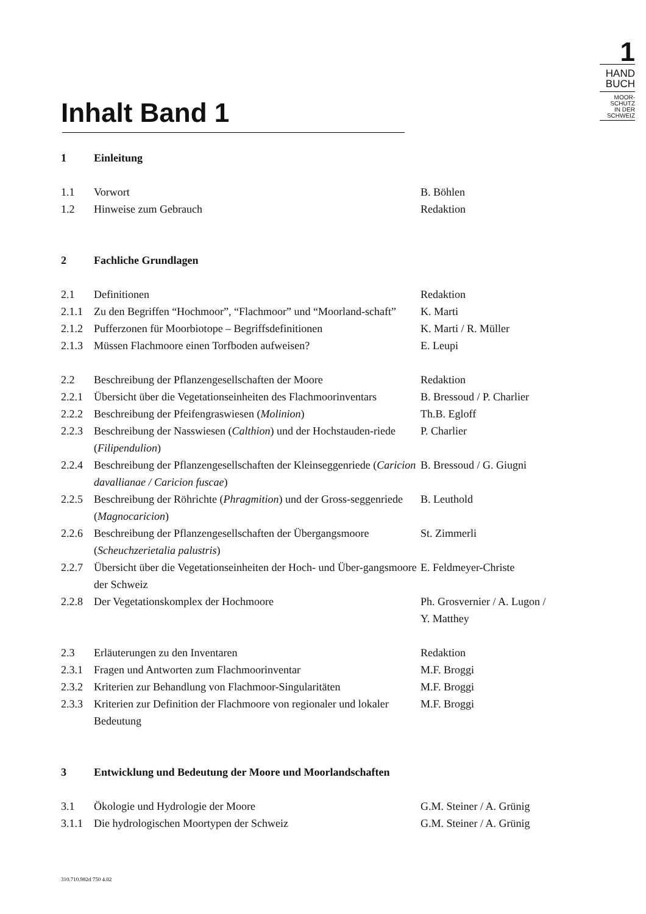1
HAND
BUCH
MOOR-
SCHUTZ
IN DER
SCHWEIZ
Inhalt Band 1
1 Einleitung
1.1 Vorwort B. Böhlen
1.2 Hinweise zum Gebrauch Redaktion
2 Fachliche Grundlagen
2.1 Definitionen Redaktion
2.1.1 Zu den Begriffen “Hochmoor”, “Flachmoor” und “Moorland-schaft”
K. Marti
2.1.2 Pufferzonen für Moorbiotope – Begriffsdefinitionen
K. Marti / R. Müller
2.1.3 Müssen Flachmoore einen Torfboden aufweisen? E. Leupi
2.2 Beschreibung der Pflanzengesellschaften der Moore Redaktion
2.2.1 Übersicht über die Vegetationseinheiten des Flachmoorinventars
B. Bressoud / P. Charlier
2.2.2 Beschreibung der Pfeifengraswiesen (Molinion) Th.B. Egloff
2.2.3 Beschreibung der Nasswiesen (Calthion) und der Hochstauden-riede (Filipendulion)
P. Charlier
2.2.4 Beschreibung der Pflanzengesellschaften der Kleinseggenriede (Caricion davallianae / Caricion fuscae)
B. Bressoud / G. Giugni
2.2.5 Beschreibung der Röhrichte (Phragmition) und der Gross-seggenriede (Magnocaricion)
B. Leuthold
2.2.6 Beschreibung der Pflanzengesellschaften der Übergangsmoore (Scheuchzerietalia palustris)
St. Zimmerli
2.2.7 Übersicht über die Vegetationseinheiten der Hoch- und Über-gangsmoore der Schweiz
E. Feldmeyer-Christe
2.2.8 Der Vegetationskomplex der Hochmoore Ph. Grosvernier / A. Lugon /
Y. Matthey
2.3 Erläuterungen zu den Inventaren Redaktion
2.3.1 Fragen und Antworten zum Flachmoorinventar M.F. Broggi
2.3.2 Kriterien zur Behandlung von Flachmoor-Singularitäten
M.F. Broggi
2.3.3 Kriterien zur Definition der Flachmoore von regionaler und lokaler Bedeutung
M.F. Broggi
3 Entwicklung und Bedeutung der Moore und Moorlandschaften
3.1 Ökologie und Hydrologie der Moore G.M. Steiner / A. Grünig
3.1.1 Die hydrologischen Moortypen der Schweiz G.M. Steiner / A. Grünig
310.710.982d 750 4.02